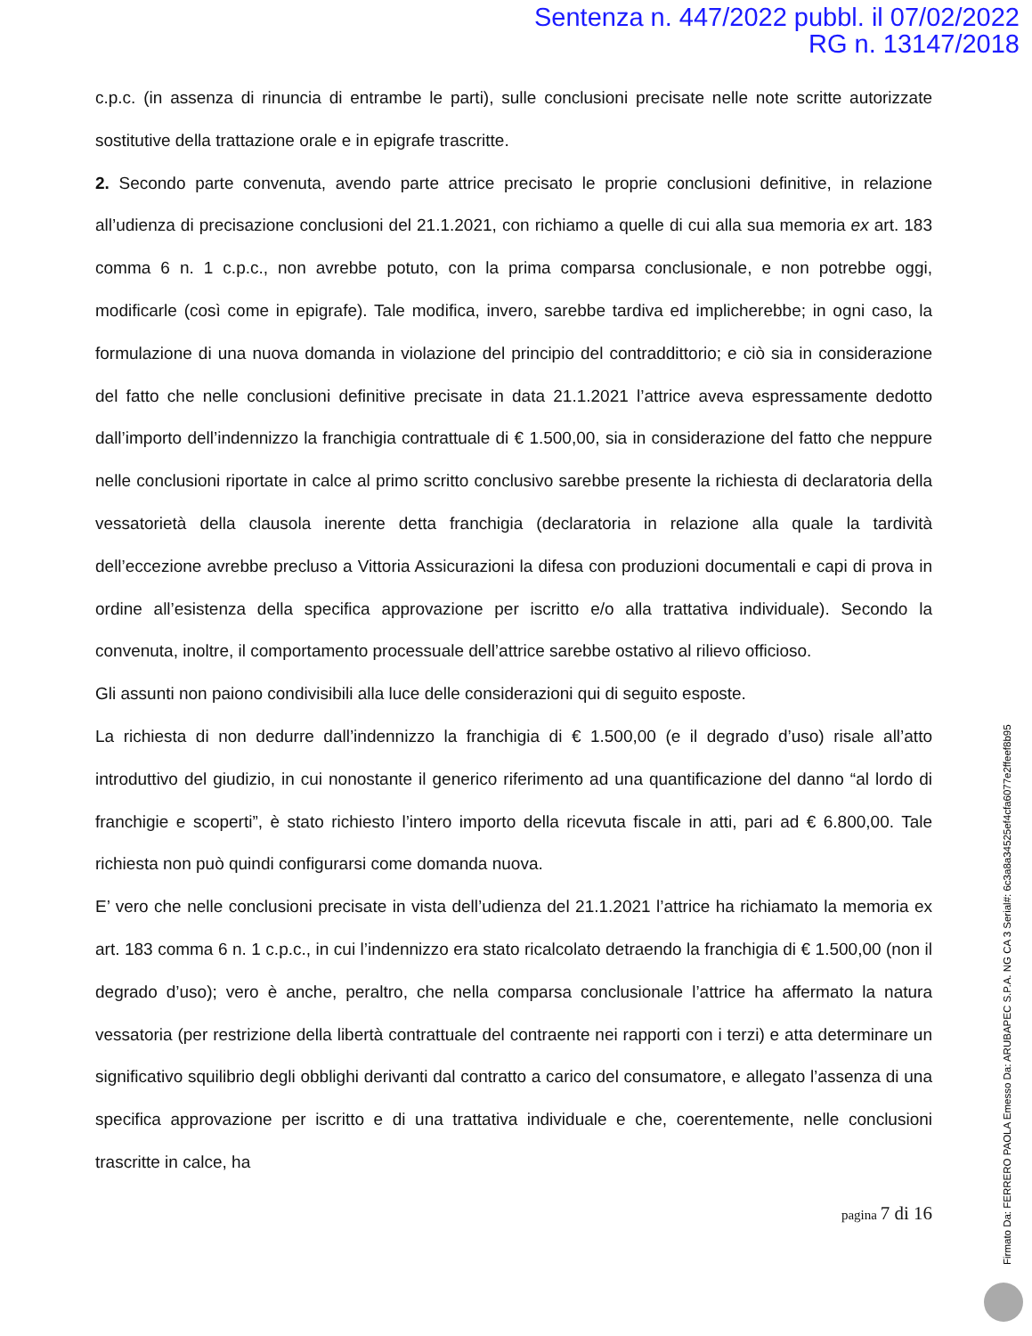Sentenza n. 447/2022 pubbl. il 07/02/2022
RG n. 13147/2018
c.p.c. (in assenza di rinuncia di entrambe le parti), sulle conclusioni precisate nelle note scritte autorizzate sostitutive della trattazione orale e in epigrafe trascritte.
2. Secondo parte convenuta, avendo parte attrice precisato le proprie conclusioni definitive, in relazione all’udienza di precisazione conclusioni del 21.1.2021, con richiamo a quelle di cui alla sua memoria ex art. 183 comma 6 n. 1 c.p.c., non avrebbe potuto, con la prima comparsa conclusionale, e non potrebbe oggi, modificarle (così come in epigrafe). Tale modifica, invero, sarebbe tardiva ed implicherebbe; in ogni caso, la formulazione di una nuova domanda in violazione del principio del contraddittorio; e ciò sia in considerazione del fatto che nelle conclusioni definitive precisate in data 21.1.2021 l’attrice aveva espressamente dedotto dall’importo dell’indennizzo la franchigia contrattuale di € 1.500,00, sia in considerazione del fatto che neppure nelle conclusioni riportate in calce al primo scritto conclusivo sarebbe presente la richiesta di declaratoria della vessatorietà della clausola inerente detta franchigia (declaratoria in relazione alla quale la tardività dell’eccezione avrebbe precluso a Vittoria Assicurazioni la difesa con produzioni documentali e capi di prova in ordine all’esistenza della specifica approvazione per iscritto e/o alla trattativa individuale). Secondo la convenuta, inoltre, il comportamento processuale dell’attrice sarebbe ostativo al rilievo officioso.
Gli assunti non paiono condivisibili alla luce delle considerazioni qui di seguito esposte.
La richiesta di non dedurre dall’indennizzo la franchigia di € 1.500,00 (e il degrado d’uso) risale all’atto introduttivo del giudizio, in cui nonostante il generico riferimento ad una quantificazione del danno “al lordo di franchigie e scoperti”, è stato richiesto l’intero importo della ricevuta fiscale in atti, pari ad € 6.800,00. Tale richiesta non può quindi configurarsi come domanda nuova.
E’ vero che nelle conclusioni precisate in vista dell’udienza del 21.1.2021 l’attrice ha richiamato la memoria ex art. 183 comma 6 n. 1 c.p.c., in cui l’indennizzo era stato ricalcolato detraendo la franchigia di € 1.500,00 (non il degrado d’uso); vero è anche, peraltro, che nella comparsa conclusionale l’attrice ha affermato la natura vessatoria (per restrizione della libertà contrattuale del contraente nei rapporti con i terzi) e atta determinare un significativo squilibrio degli obblighi derivanti dal contratto a carico del consumatore, e allegato l’assenza di una specifica approvazione per iscritto e di una trattativa individuale e che, coerentemente, nelle conclusioni trascritte in calce, ha
pagina 7 di 16
Firmato Da: FERRERO PAOLA Emesso Da: ARUBAPEC S.P.A. NG CA 3 Serial#: 6c3a8a34525ef4cfa6077e2ffeef8b95